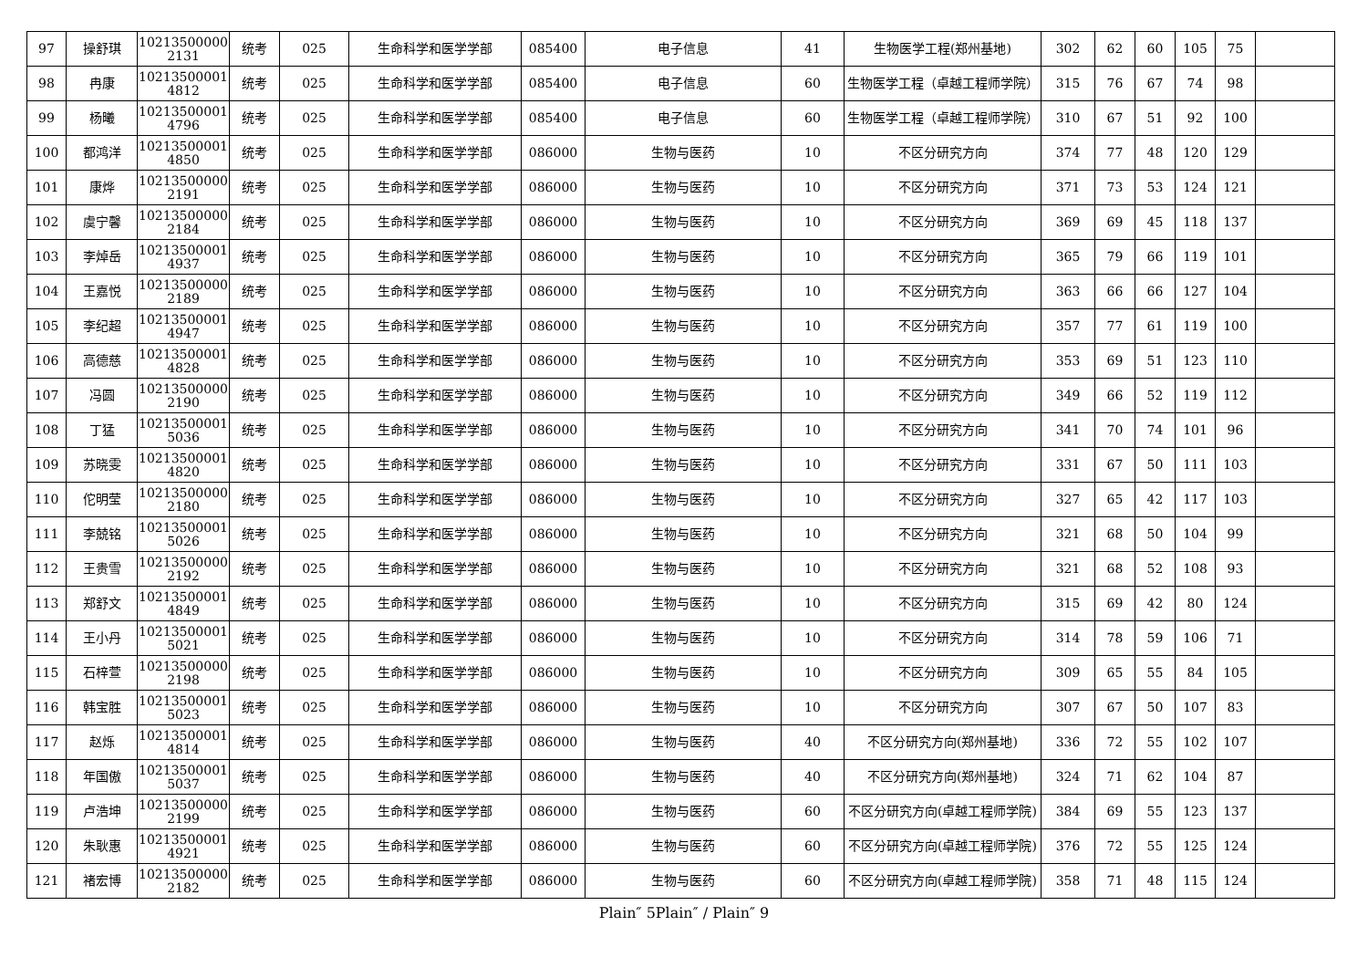| 97 | 操舒琪 | 10213500000 2131 | 统考 | 025 | 生命科学和医学学部 | 085400 | 电子信息 | 41 | 生物医学工程(郑州基地) | 302 | 62 | 60 | 105 | 75 | |
| 98 | 冉康 | 10213500001 4812 | 统考 | 025 | 生命科学和医学学部 | 085400 | 电子信息 | 60 | 生物医学工程（卓越工程师学院） | 315 | 76 | 67 | 74 | 98 | |
| 99 | 杨曦 | 10213500001 4796 | 统考 | 025 | 生命科学和医学学部 | 085400 | 电子信息 | 60 | 生物医学工程（卓越工程师学院） | 310 | 67 | 51 | 92 | 100 | |
| 100 | 都鸿洋 | 10213500001 4850 | 统考 | 025 | 生命科学和医学学部 | 086000 | 生物与医药 | 10 | 不区分研究方向 | 374 | 77 | 48 | 120 | 129 | |
| 101 | 康烨 | 10213500000 2191 | 统考 | 025 | 生命科学和医学学部 | 086000 | 生物与医药 | 10 | 不区分研究方向 | 371 | 73 | 53 | 124 | 121 | |
| 102 | 虞宁馨 | 10213500000 2184 | 统考 | 025 | 生命科学和医学学部 | 086000 | 生物与医药 | 10 | 不区分研究方向 | 369 | 69 | 45 | 118 | 137 | |
| 103 | 李焯岳 | 10213500001 4937 | 统考 | 025 | 生命科学和医学学部 | 086000 | 生物与医药 | 10 | 不区分研究方向 | 365 | 79 | 66 | 119 | 101 | |
| 104 | 王嘉悦 | 10213500000 2189 | 统考 | 025 | 生命科学和医学学部 | 086000 | 生物与医药 | 10 | 不区分研究方向 | 363 | 66 | 66 | 127 | 104 | |
| 105 | 李纪超 | 10213500001 4947 | 统考 | 025 | 生命科学和医学学部 | 086000 | 生物与医药 | 10 | 不区分研究方向 | 357 | 77 | 61 | 119 | 100 | |
| 106 | 高德慈 | 10213500001 4828 | 统考 | 025 | 生命科学和医学学部 | 086000 | 生物与医药 | 10 | 不区分研究方向 | 353 | 69 | 51 | 123 | 110 | |
| 107 | 冯圆 | 10213500000 2190 | 统考 | 025 | 生命科学和医学学部 | 086000 | 生物与医药 | 10 | 不区分研究方向 | 349 | 66 | 52 | 119 | 112 | |
| 108 | 丁猛 | 10213500001 5036 | 统考 | 025 | 生命科学和医学学部 | 086000 | 生物与医药 | 10 | 不区分研究方向 | 341 | 70 | 74 | 101 | 96 | |
| 109 | 苏晓雯 | 10213500001 4820 | 统考 | 025 | 生命科学和医学学部 | 086000 | 生物与医药 | 10 | 不区分研究方向 | 331 | 67 | 50 | 111 | 103 | |
| 110 | 佗明莹 | 10213500000 2180 | 统考 | 025 | 生命科学和医学学部 | 086000 | 生物与医药 | 10 | 不区分研究方向 | 327 | 65 | 42 | 117 | 103 | |
| 111 | 李兢铭 | 10213500001 5026 | 统考 | 025 | 生命科学和医学学部 | 086000 | 生物与医药 | 10 | 不区分研究方向 | 321 | 68 | 50 | 104 | 99 | |
| 112 | 王贵雪 | 10213500000 2192 | 统考 | 025 | 生命科学和医学学部 | 086000 | 生物与医药 | 10 | 不区分研究方向 | 321 | 68 | 52 | 108 | 93 | |
| 113 | 郑舒文 | 10213500001 4849 | 统考 | 025 | 生命科学和医学学部 | 086000 | 生物与医药 | 10 | 不区分研究方向 | 315 | 69 | 42 | 80 | 124 | |
| 114 | 王小丹 | 10213500001 5021 | 统考 | 025 | 生命科学和医学学部 | 086000 | 生物与医药 | 10 | 不区分研究方向 | 314 | 78 | 59 | 106 | 71 | |
| 115 | 石梓萱 | 10213500000 2198 | 统考 | 025 | 生命科学和医学学部 | 086000 | 生物与医药 | 10 | 不区分研究方向 | 309 | 65 | 55 | 84 | 105 | |
| 116 | 韩宝胜 | 10213500001 5023 | 统考 | 025 | 生命科学和医学学部 | 086000 | 生物与医药 | 10 | 不区分研究方向 | 307 | 67 | 50 | 107 | 83 | |
| 117 | 赵烁 | 10213500001 4814 | 统考 | 025 | 生命科学和医学学部 | 086000 | 生物与医药 | 40 | 不区分研究方向(郑州基地) | 336 | 72 | 55 | 102 | 107 | |
| 118 | 年国傲 | 10213500001 5037 | 统考 | 025 | 生命科学和医学学部 | 086000 | 生物与医药 | 40 | 不区分研究方向(郑州基地) | 324 | 71 | 62 | 104 | 87 | |
| 119 | 卢浩坤 | 10213500000 2199 | 统考 | 025 | 生命科学和医学学部 | 086000 | 生物与医药 | 60 | 不区分研究方向(卓越工程师学院) | 384 | 69 | 55 | 123 | 137 | |
| 120 | 朱耿惠 | 10213500001 4921 | 统考 | 025 | 生命科学和医学学部 | 086000 | 生物与医药 | 60 | 不区分研究方向(卓越工程师学院) | 376 | 72 | 55 | 125 | 124 | |
| 121 | 褚宏博 | 10213500000 2182 | 统考 | 025 | 生命科学和医学学部 | 086000 | 生物与医药 | 60 | 不区分研究方向(卓越工程师学院) | 358 | 71 | 48 | 115 | 124 | |
Plain″ 5Plain″ / Plain″ 9